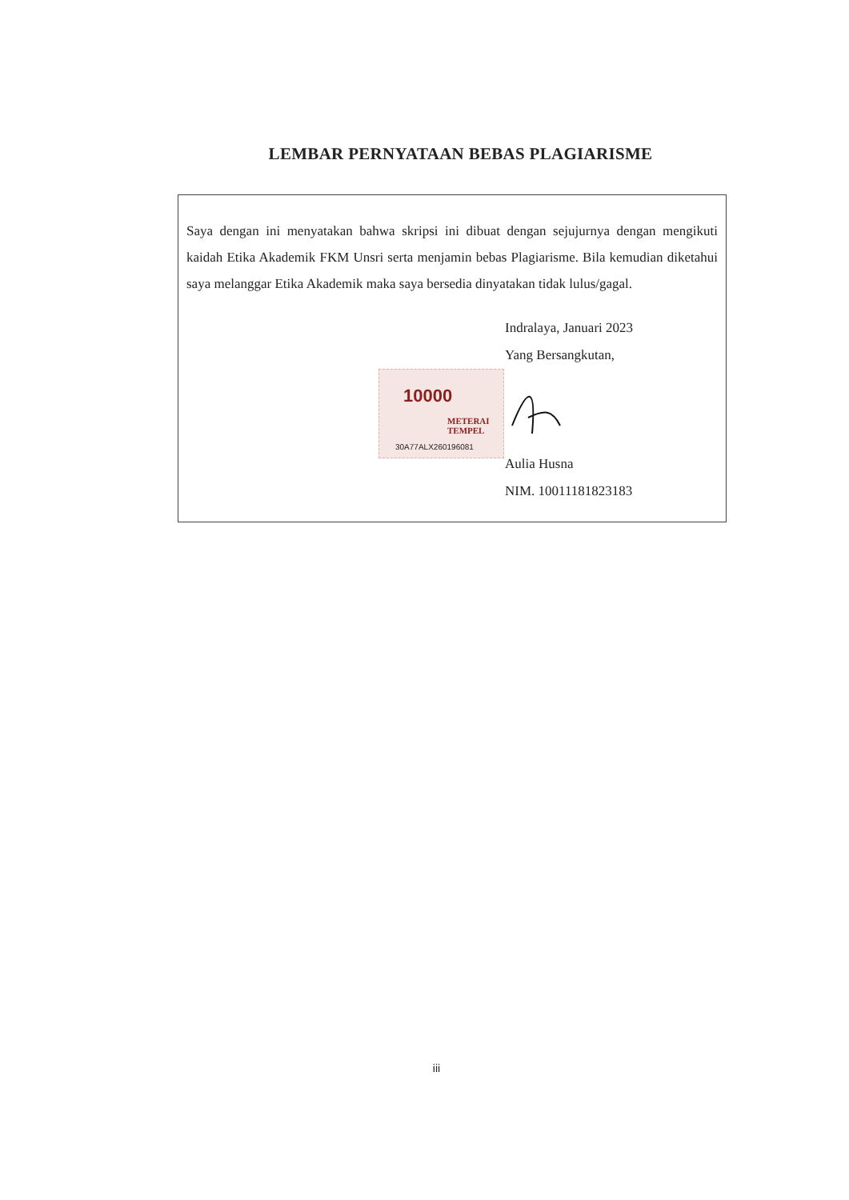LEMBAR PERNYATAAN BEBAS PLAGIARISME
Saya dengan ini menyatakan bahwa skripsi ini dibuat dengan sejujurnya dengan mengikuti kaidah Etika Akademik FKM Unsri serta menjamin bebas Plagiarisme. Bila kemudian diketahui saya melanggar Etika Akademik maka saya bersedia dinyatakan tidak lulus/gagal.
Indralaya, Januari 2023
Yang Bersangkutan,
10000
METERAI TEMPEL
30A77ALX260196081
Aulia Husna
NIM. 10011181823183
iii